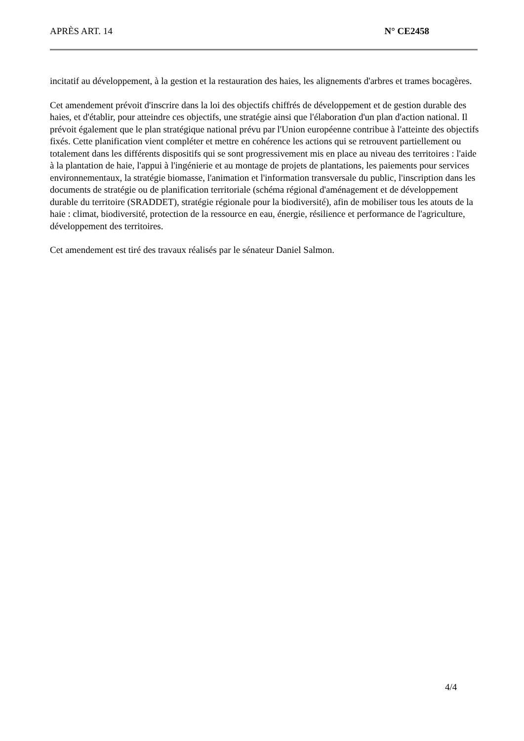APRÈS ART. 14 N° CE2458
incitatif au développement, à la gestion et la restauration des haies, les alignements d'arbres et trames bocagères.
Cet amendement prévoit d'inscrire dans la loi des objectifs chiffrés de développement et de gestion durable des haies, et d'établir, pour atteindre ces objectifs, une stratégie ainsi que l'élaboration d'un plan d'action national. Il prévoit également que le plan stratégique national prévu par l'Union européenne contribue à l'atteinte des objectifs fixés. Cette planification vient compléter et mettre en cohérence les actions qui se retrouvent partiellement ou totalement dans les différents dispositifs qui se sont progressivement mis en place au niveau des territoires : l'aide à la plantation de haie, l'appui à l'ingénierie et au montage de projets de plantations, les paiements pour services environnementaux, la stratégie biomasse, l'animation et l'information transversale du public, l'inscription dans les documents de stratégie ou de planification territoriale (schéma régional d'aménagement et de développement durable du territoire (SRADDET), stratégie régionale pour la biodiversité), afin de mobiliser tous les atouts de la haie : climat, biodiversité, protection de la ressource en eau, énergie, résilience et performance de l'agriculture, développement des territoires.
Cet amendement est tiré des travaux réalisés par le sénateur Daniel Salmon.
4/4